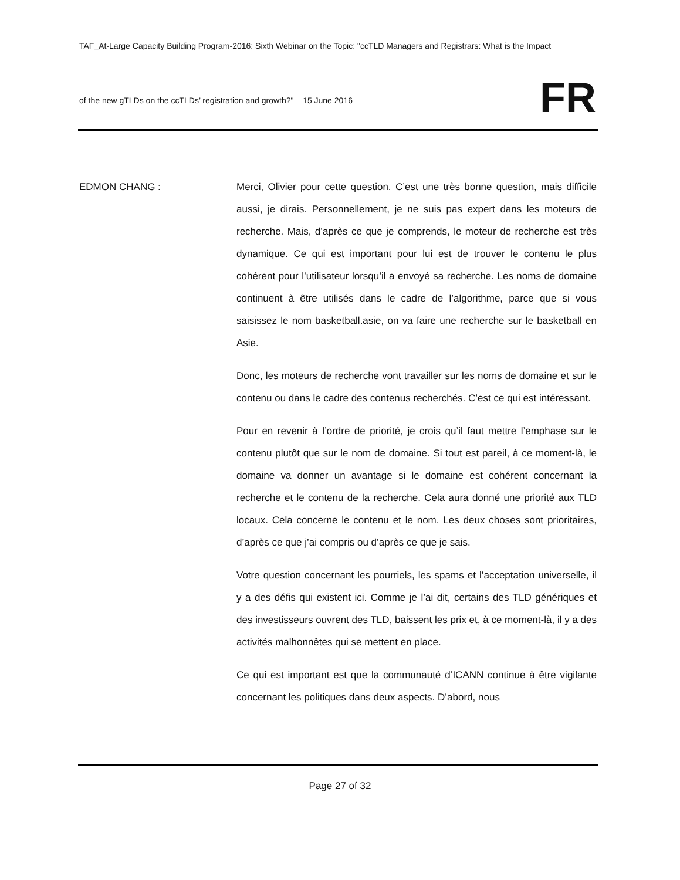TAF_At-Large Capacity Building Program-2016: Sixth Webinar on the Topic: "ccTLD Managers and Registrars: What is the Impact
of the new gTLDs on the ccTLDs’ registration and growth?" – 15 June 2016
FR
EDMON CHANG : Merci, Olivier pour cette question. C’est une très bonne question, mais difficile aussi, je dirais. Personnellement, je ne suis pas expert dans les moteurs de recherche. Mais, d’après ce que je comprends, le moteur de recherche est très dynamique. Ce qui est important pour lui est de trouver le contenu le plus cohérent pour l’utilisateur lorsqu’il a envoyé sa recherche. Les noms de domaine continuent à être utilisés dans le cadre de l’algorithme, parce que si vous saisissez le nom basketball.asie, on va faire une recherche sur le basketball en Asie.
Donc, les moteurs de recherche vont travailler sur les noms de domaine et sur le contenu ou dans le cadre des contenus recherchés. C’est ce qui est intéressant.
Pour en revenir à l’ordre de priorité, je crois qu’il faut mettre l’emphase sur le contenu plutôt que sur le nom de domaine. Si tout est pareil, à ce moment-là, le domaine va donner un avantage si le domaine est cohérent concernant la recherche et le contenu de la recherche. Cela aura donné une priorité aux TLD locaux. Cela concerne le contenu et le nom. Les deux choses sont prioritaires, d’après ce que j’ai compris ou d’après ce que je sais.
Votre question concernant les pourriels, les spams et l’acceptation universelle, il y a des défis qui existent ici. Comme je l’ai dit, certains des TLD génériques et des investisseurs ouvrent des TLD, baissent les prix et, à ce moment-là, il y a des activités malhonnêtes qui se mettent en place.
Ce qui est important est que la communauté d’ICANN continue à être vigilante concernant les politiques dans deux aspects. D’abord, nous
Page 27 of 32